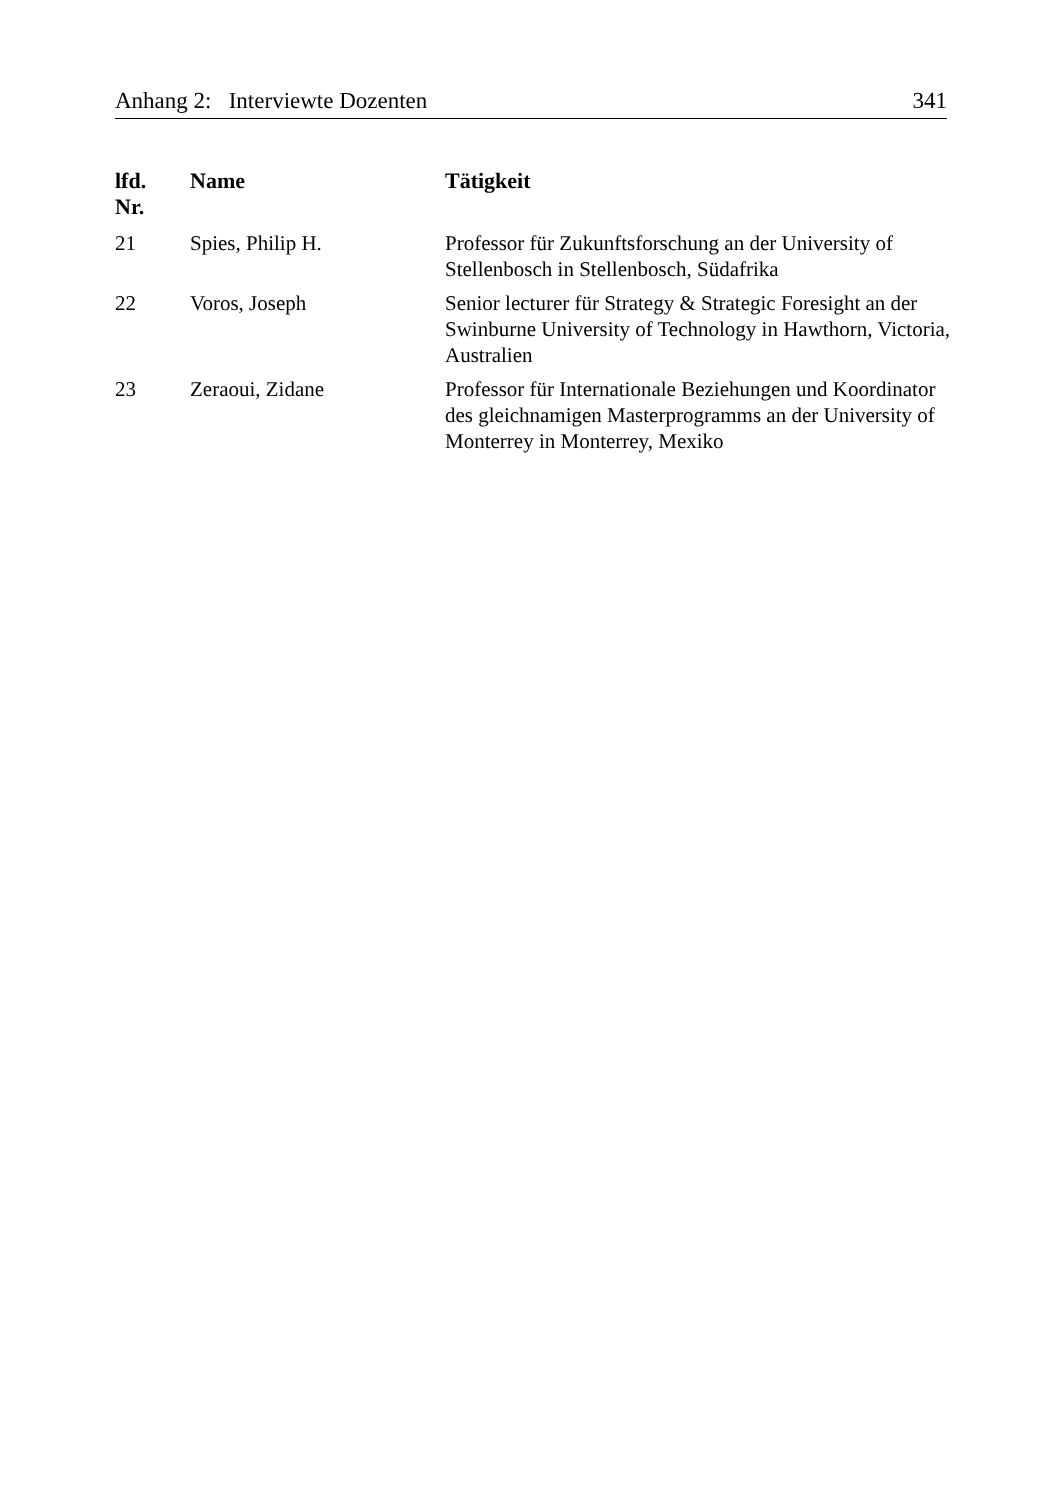Anhang 2: Interviewte Dozenten 341
| lfd. Nr. | Name | Tätigkeit |
| --- | --- | --- |
| 21 | Spies, Philip H. | Professor für Zukunftsforschung an der University of Stellenbosch in Stellenbosch, Südafrika |
| 22 | Voros, Joseph | Senior lecturer für Strategy & Strategic Foresight an der Swinburne University of Technology in Hawthorn, Victoria, Australien |
| 23 | Zeraoui, Zidane | Professor für Internationale Beziehungen und Koordinator des gleichnamigen Masterprogramms an der University of Monterrey in Monterrey, Mexiko |